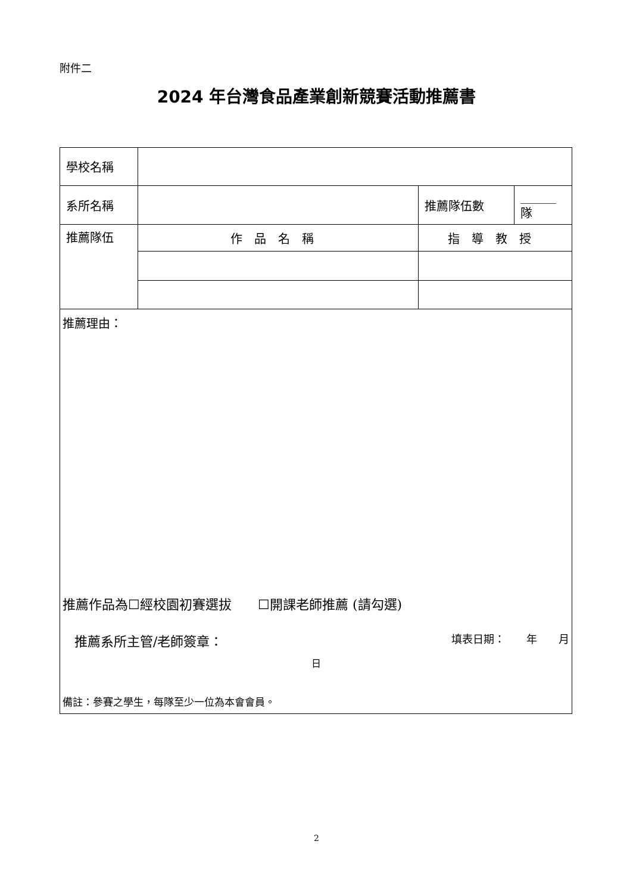附件二
2024 年台灣食品產業創新競賽活動推薦書
| 學校名稱 | | | | |
| 系所名稱 | | | 推薦隊伍數 | ______隊 |
| 推薦隊伍 | 作品名稱 | 指導教授 | | |
| 推薦理由： 推薦作品為☐經校園初賽選拔 ☐開課老師推薦 (請勾選) 推薦系所主管/老師簽章： 填表日期： 年 月 日 備註：參賽之學生，每隊至少一位為本會會員。 | | | | |
2